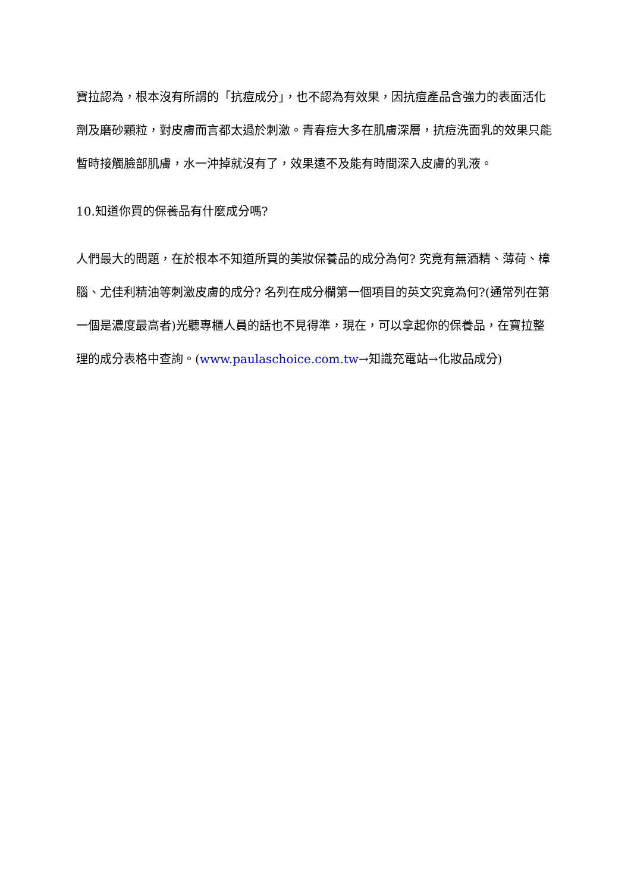寶拉認為，根本沒有所謂的「抗痘成分」，也不認為有效果，因抗痘產品含強力的表面活化劑及磨砂顆粒，對皮膚而言都太過於刺激。青春痘大多在肌膚深層，抗痘洗面乳的效果只能暫時接觸臉部肌膚，水一沖掉就沒有了，效果遠不及能有時間深入皮膚的乳液。
10.知道你買的保養品有什麼成分嗎?
人們最大的問題，在於根本不知道所買的美妝保養品的成分為何? 究竟有無酒精、薄荷、樟腦、尤佳利精油等刺激皮膚的成分? 名列在成分欄第一個項目的英文究竟為何?(通常列在第一個是濃度最高者)光聽專櫃人員的話也不見得準，現在，可以拿起你的保養品，在寶拉整理的成分表格中查詢。(www.paulaschoice.com.tw→知識充電站→化妝品成分)